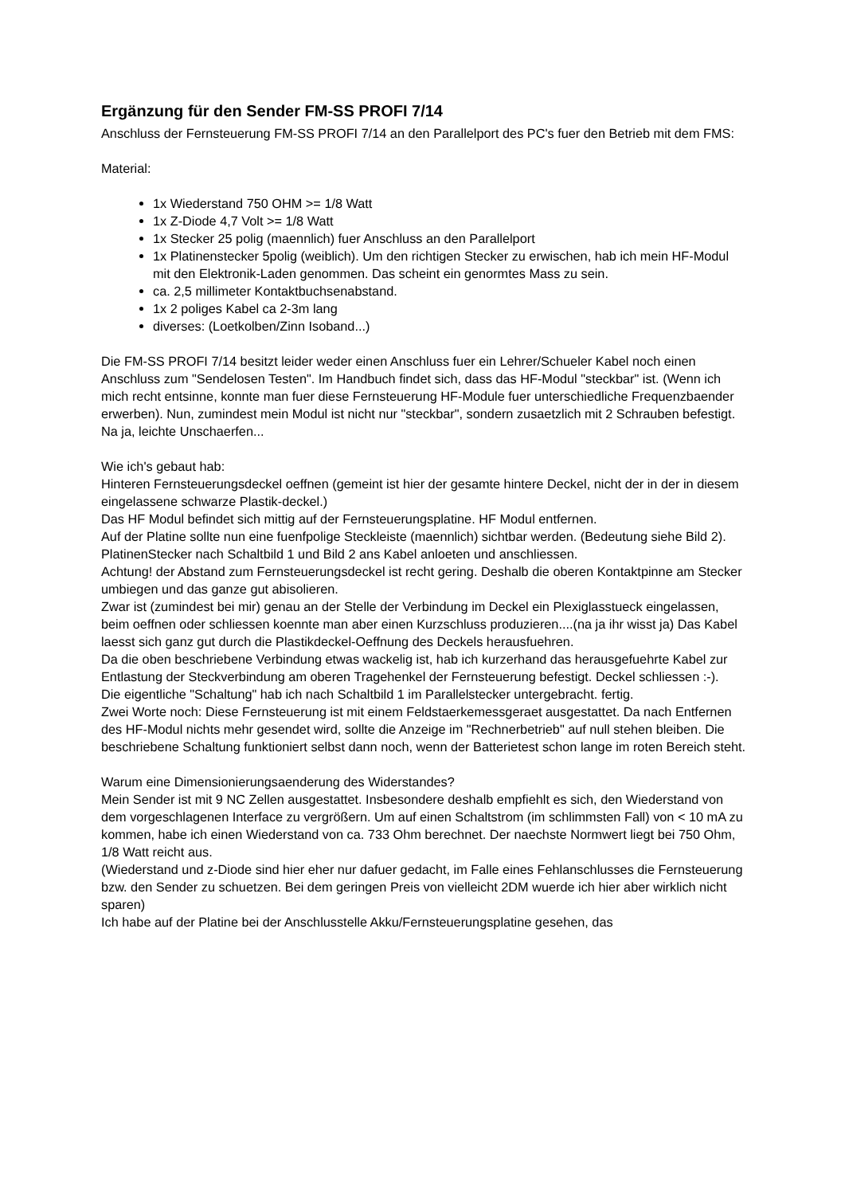Ergänzung für den Sender FM-SS PROFI 7/14
Anschluss der Fernsteuerung FM-SS PROFI 7/14 an den Parallelport des PC's fuer den Betrieb mit dem FMS:
Material:
1x Wiederstand 750 OHM >= 1/8 Watt
1x Z-Diode 4,7 Volt >= 1/8 Watt
1x Stecker 25 polig (maennlich) fuer Anschluss an den Parallelport
1x Platinenstecker 5polig (weiblich). Um den richtigen Stecker zu erwischen, hab ich mein HF-Modul mit den Elektronik-Laden genommen. Das scheint ein genormtes Mass zu sein.
ca. 2,5 millimeter Kontaktbuchsenabstand.
1x 2 poliges Kabel ca 2-3m lang
diverses: (Loetkolben/Zinn Isoband...)
Die FM-SS PROFI 7/14 besitzt leider weder einen Anschluss fuer ein Lehrer/Schueler Kabel noch einen Anschluss zum "Sendelosen Testen". Im Handbuch findet sich, dass das HF-Modul "steckbar" ist. (Wenn ich mich recht entsinne, konnte man fuer diese Fernsteuerung HF-Module fuer unterschiedliche Frequenzbaender erwerben). Nun, zumindest mein Modul ist nicht nur "steckbar", sondern zusaetzlich mit 2 Schrauben befestigt. Na ja, leichte Unschaerfen...
Wie ich's gebaut hab:
Hinteren Fernsteuerungsdeckel oeffnen (gemeint ist hier der gesamte hintere Deckel, nicht der in der in diesem eingelassene schwarze Plastik-deckel.)
Das HF Modul befindet sich mittig auf der Fernsteuerungsplatine. HF Modul entfernen.
Auf der Platine sollte nun eine fuenfpolige Steckleiste (maennlich) sichtbar werden. (Bedeutung siehe Bild 2). PlatinenStecker nach Schaltbild 1 und Bild 2 ans Kabel anloeten und anschliessen.
Achtung! der Abstand zum Fernsteuerungsdeckel ist recht gering. Deshalb die oberen Kontaktpinne am Stecker umbiegen und das ganze gut abisolieren.
Zwar ist (zumindest bei mir) genau an der Stelle der Verbindung im Deckel ein Plexiglasstueck eingelassen, beim oeffnen oder schliessen koennte man aber einen Kurzschluss produzieren....(na ja ihr wisst ja) Das Kabel laesst sich ganz gut durch die Plastikdeckel-Oeffnung des Deckels herausfuehren.
Da die oben beschriebene Verbindung etwas wackelig ist, hab ich kurzerhand das herausgefuehrte Kabel zur Entlastung der Steckverbindung am oberen Tragehenkel der Fernsteuerung befestigt. Deckel schliessen :-).
Die eigentliche "Schaltung" hab ich nach Schaltbild 1 im Parallelstecker untergebracht. fertig.
Zwei Worte noch: Diese Fernsteuerung ist mit einem Feldstaerkemessgeraet ausgestattet. Da nach Entfernen des HF-Modul nichts mehr gesendet wird, sollte die Anzeige im "Rechnerbetrieb" auf null stehen bleiben. Die beschriebene Schaltung funktioniert selbst dann noch, wenn der Batterietest schon lange im roten Bereich steht.
Warum eine Dimensionierungsaenderung des Widerstandes?
Mein Sender ist mit 9 NC Zellen ausgestattet. Insbesondere deshalb empfiehlt es sich, den Wiederstand von dem vorgeschlagenen Interface zu vergrößern. Um auf einen Schaltstrom (im schlimmsten Fall) von < 10 mA zu kommen, habe ich einen Wiederstand von ca. 733 Ohm berechnet. Der naechste Normwert liegt bei 750 Ohm, 1/8 Watt reicht aus.
(Wiederstand und z-Diode sind hier eher nur dafuer gedacht, im Falle eines Fehlanschlusses die Fernsteuerung bzw. den Sender zu schuetzen. Bei dem geringen Preis von vielleicht 2DM wuerde ich hier aber wirklich nicht sparen)
Ich habe auf der Platine bei der Anschlusstelle Akku/Fernsteuerungsplatine gesehen, das